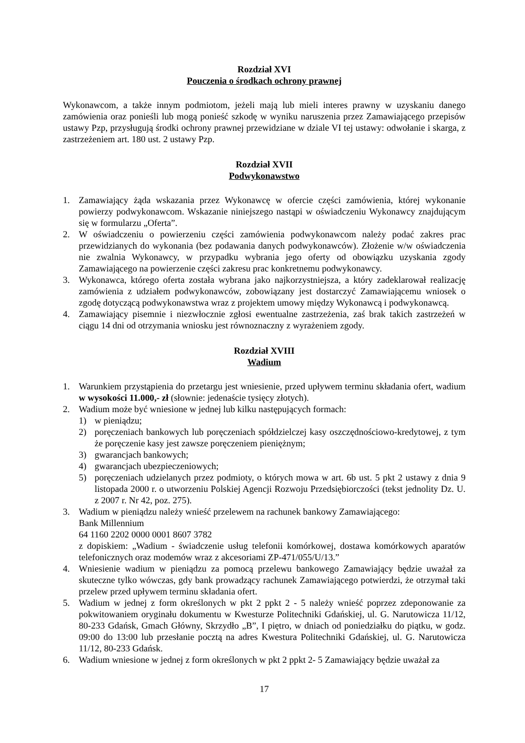Rozdział XVI
Pouczenia o środkach ochrony prawnej
Wykonawcom, a także innym podmiotom, jeżeli mają lub mieli interes prawny w uzyskaniu danego zamówienia oraz ponieśli lub mogą ponieść szkodę w wyniku naruszenia przez Zamawiającego przepisów ustawy Pzp, przysługują środki ochrony prawnej przewidziane w dziale VI tej ustawy: odwołanie i skarga, z zastrzeżeniem art. 180 ust. 2 ustawy Pzp.
Rozdział XVII
Podwykonawstwo
1. Zamawiający żąda wskazania przez Wykonawcę w ofercie części zamówienia, której wykonanie powierzy podwykonawcom. Wskazanie niniejszego nastąpi w oświadczeniu Wykonawcy znajdującym się w formularzu „Oferta”.
2. W oświadczeniu o powierzeniu części zamówienia podwykonawcom należy podać zakres prac przewidzianych do wykonania (bez podawania danych podwykonawców). Złożenie w/w oświadczenia nie zwalnia Wykonawcy, w przypadku wybrania jego oferty od obowiązku uzyskania zgody Zamawiającego na powierzenie części zakresu prac konkretnemu podwykonawcy.
3. Wykonawca, którego oferta została wybrana jako najkorzystniejsza, a który zadeklarował realizację zamówienia z udziałem podwykonawców, zobowiązany jest dostarczyć Zamawiającemu wniosek o zgodę dotyczącą podwykonawstwa wraz z projektem umowy między Wykonawcą i podwykonawcą.
4. Zamawiający pisemnie i niezwłocznie zgłosi ewentualne zastrzeżenia, zaś brak takich zastrzeżeń w ciągu 14 dni od otrzymania wniosku jest równoznaczny z wyrażeniem zgody.
Rozdział XVIII
Wadium
1. Warunkiem przystąpienia do przetargu jest wniesienie, przed upływem terminu składania ofert, wadium w wysokości 11.000,- zł (słownie: jedenaście tysięcy złotych).
2. Wadium może być wniesione w jednej lub kilku następujących formach:
1) w pieniądzu;
2) poręczeniach bankowych lub poręczeniach spółdzielczej kasy oszczędnościowo-kredytowej, z tym że poręczenie kasy jest zawsze poręczeniem pieniężnym;
3) gwarancjach bankowych;
4) gwarancjach ubezpieczeniowych;
5) poręczeniach udzielanych przez podmioty, o których mowa w art. 6b ust. 5 pkt 2 ustawy z dnia 9 listopada 2000 r. o utworzeniu Polskiej Agencji Rozwoju Przedsiębiorczości (tekst jednolity Dz. U. z 2007 r. Nr 42, poz. 275).
3. Wadium w pieniądzu należy wnieść przelewem na rachunek bankowy Zamawiającego:
Bank Millennium
64 1160 2202 0000 0001 8607 3782
z dopiskiem: „Wadium - świadczenie usług telefonii komórkowej, dostawa komórkowych aparatów telefonicznych oraz modemów wraz z akcesoriami ZP-471/055/U/13.”
4. Wniesienie wadium w pieniądzu za pomocą przelewu bankowego Zamawiający będzie uważał za skuteczne tylko wówczas, gdy bank prowadzący rachunek Zamawiającego potwierdzi, że otrzymał taki przelew przed upływem terminu składania ofert.
5. Wadium w jednej z form określonych w pkt 2 ppkt 2 - 5 należy wnieść poprzez zdeponowanie za pokwitowaniem oryginału dokumentu w Kwesturze Politechniki Gdańskiej, ul. G. Narutowicza 11/12, 80-233 Gdańsk, Gmach Główny, Skrzydło „B”, I piętro, w dniach od poniedziałku do piątku, w godz. 09:00 do 13:00 lub przesłanie pocztą na adres Kwestura Politechniki Gdańskiej, ul. G. Narutowicza 11/12, 80-233 Gdańsk.
6. Wadium wniesione w jednej z form określonych w pkt 2 ppkt 2- 5 Zamawiający będzie uważał za
17